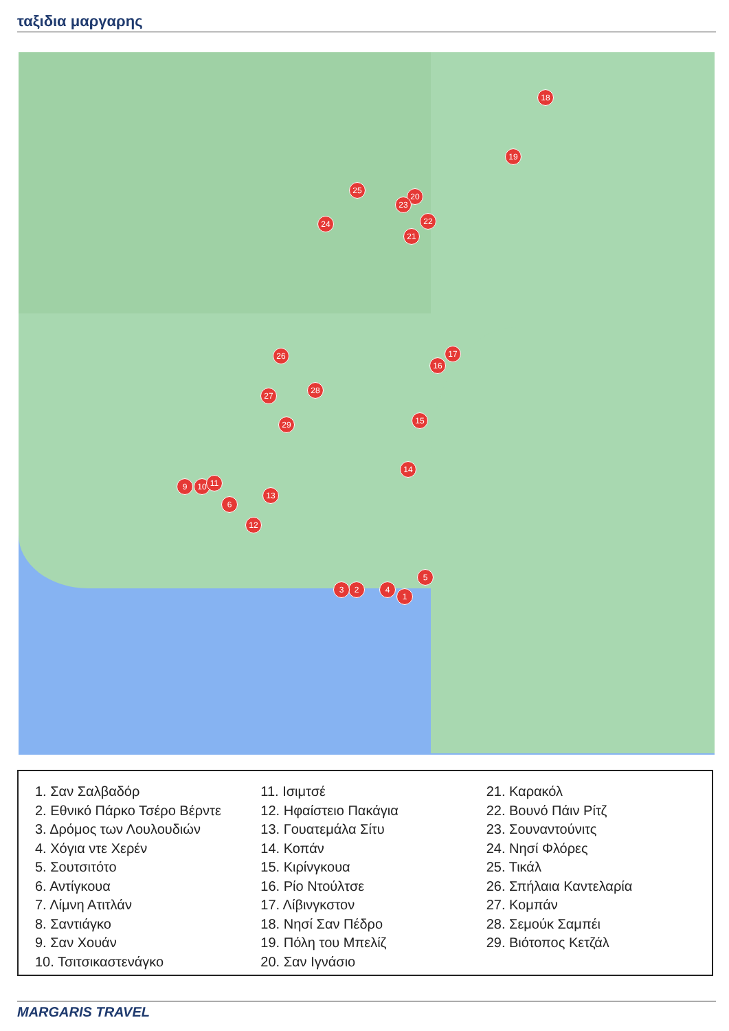ταξιδια μαργαρης
1
2
3 4
5
6
10
9 11
12
13
14
15
16
17
18
19
20
21
22
23
24
25
26
27
28
29
1. Σαν Σαλβαδόρ
2. Εθνικό Πάρκο Τσέρο Βέρντε
3. Δρόμος των Λουλουδιών
4. Χόγια ντε Χερέν
5. Σουτσιτότο
6. Αντίγκουα
7. Λίμνη Ατιτλάν
8. Σαντιάγκο
9. Σαν Χουάν
10. Τσιτσικαστενάγκο
11. Ισιμτσέ
12. Ηφαίστειο Πακάγια
13. Γουατεμάλα Σίτυ
14. Κοπάν
15. Κιρίνγκουα
16. Ρίο Ντούλτσε
17. Λίβινγκστον
18. Νησί Σαν Πέδρο
19. Πόλη του Μπελίζ
20. Σαν Ιγνάσιο
21. Καρακόλ
22. Βουνό Πάιν Ρίτζ
23. Σουναντούνιτς
24. Νησί Φλόρες
25. Τικάλ
26. Σπήλαια Καντελαρία
27. Κομπάν
28. Σεμούκ Σαμπέι
29. Βιότοπος Κετζάλ
MARGARIS TRAVEL